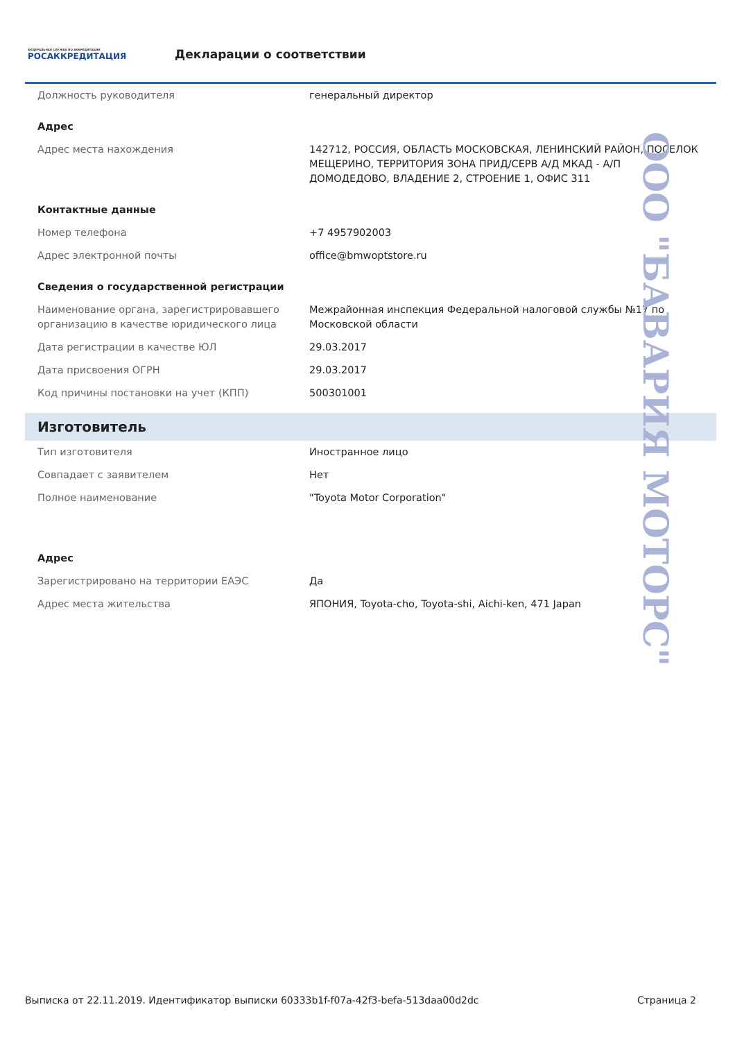ФЕДЕРАЛЬНАЯ СЛУЖБА ПО АККРЕДИТАЦИИ
РОСАККРЕДИТАЦИЯ
Декларации о соответствии
| Должность руководителя | генеральный директор |
| Адрес | |
| Адрес места нахождения | 142712, РОССИЯ, ОБЛАСТЬ МОСКОВСКАЯ, ЛЕНИНСКИЙ РАЙОН, ПОСЕЛОК МЕЩЕРИНО, ТЕРРИТОРИЯ ЗОНА ПРИД/СЕРВ А/Д МКАД - А/П ДОМОДЕДОВО, ВЛАДЕНИЕ 2, СТРОЕНИЕ 1, ОФИС 311 |
| Контактные данные | |
| Номер телефона | +7 4957902003 |
| Адрес электронной почты | office@bmwoptstore.ru |
| Сведения о государственной регистрации | |
| Наименование органа, зарегистрировавшего организацию в качестве юридического лица | Межрайонная инспекция Федеральной налоговой службы №17 по Московской области |
| Дата регистрации в качестве ЮЛ | 29.03.2017 |
| Дата присвоения ОГРН | 29.03.2017 |
| Код причины постановки на учет (КПП) | 500301001 |
Изготовитель
| Тип изготовителя | Иностранное лицо |
| Совпадает с заявителем | Нет |
| Полное наименование | "Toyota Motor Corporation" |
| Адрес | |
| Зарегистрировано на территории ЕАЭС | Да |
| Адрес места жительства | ЯПОНИЯ, Toyota-cho, Toyota-shi, Aichi-ken, 471 Japan |
ООО "БАВАРИЯ МОТОРС"
Выписка от 22.11.2019. Идентификатор выписки 60333b1f-f07a-42f3-befa-513daa00d2dc Страница 2